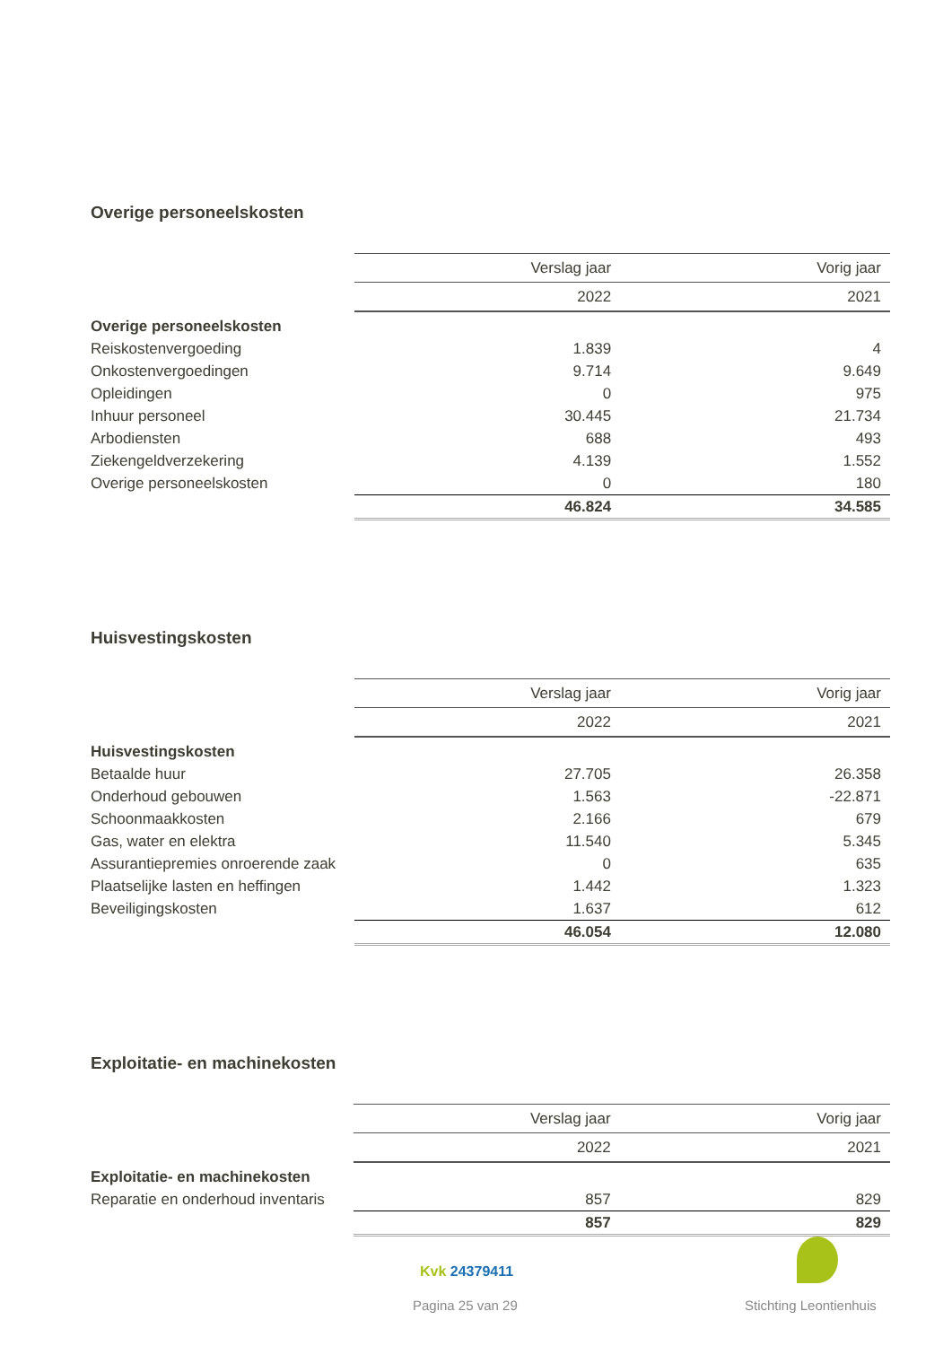Overige personeelskosten
| | Verslag jaar | Vorig jaar |
| | 2022 | 2021 |
| Overige personeelskosten | | |
| Reiskostenvergoeding | 1.839 | 4 |
| Onkostenvergoedingen | 9.714 | 9.649 |
| Opleidingen | 0 | 975 |
| Inhuur personeel | 30.445 | 21.734 |
| Arbodiensten | 688 | 493 |
| Ziekengeldverzekering | 4.139 | 1.552 |
| Overige personeelskosten | 0 | 180 |
| | 46.824 | 34.585 |
Huisvestingskosten
| | Verslag jaar | Vorig jaar |
| | 2022 | 2021 |
| Huisvestingskosten | | |
| Betaalde huur | 27.705 | 26.358 |
| Onderhoud gebouwen | 1.563 | -22.871 |
| Schoonmaakkosten | 2.166 | 679 |
| Gas, water en elektra | 11.540 | 5.345 |
| Assurantiepremies onroerende zaak | 0 | 635 |
| Plaatselijke lasten en heffingen | 1.442 | 1.323 |
| Beveiligingskosten | 1.637 | 612 |
| | 46.054 | 12.080 |
Exploitatie- en machinekosten
| | Verslag jaar | Vorig jaar |
| | 2022 | 2021 |
| Exploitatie- en machinekosten | | |
| Reparatie en onderhoud inventaris | 857 | 829 |
| | 857 | 829 |
Kvk 24379411
Pagina 25 van 29 Stichting Leontienhuis